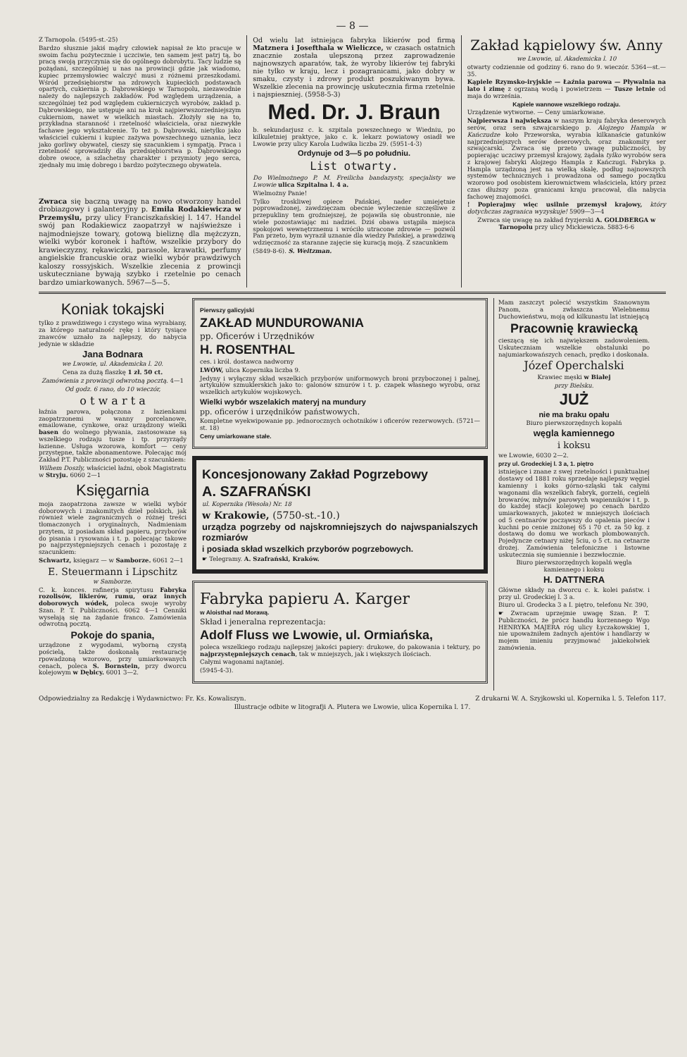— 8 —
Z Tarnopola. (5495-st.-25)
Bardzo słusznie jakiś mądry człowiek napisał że kto pracuje w swoim fachu pożytecznie i uczciwie, ten samem jest patrj tą, bo pracą swoją przyczynia się do ogólnego dobrobytu. Tacy ludzie są pożądani, szczególniej u nas na prowincji gdzie jak wiadomo, kupiec przemysłowiec walczyć musi z różnemi przeszkodami. Wśród przedsiębiorstw na zdrowych kupieckich podstawach opartych, cukiernia p. Dąbrowskiego w Tarnopolu, niezawodnie należy do najlepszych zakładów. Pod względem urządzenia, a szczególniej też pod względem cukierniczych wyrobów, zakład p. Dąbrowskiego, nie ustępuje ani na krok najpierwszorzedniejszym cukierniom, nawet w wielkich miastach. Złożyły się na to, przykładna staranność i rzetelność właściciela, oraz niezwykłe fachawe jego wykształcenie. To też p. Dąbrowski, nietylko jako właściciel cukierni i kupiec zażywa powszechnego uznania, lecz jako gorliwy obywatel, cieszy się szacunkiem i sympatją. Praca i rzetelność sprowadziły dla przedsiębiorstwa p. Dąbrowskiego dobre owoce, a szlachetny charakter i przymioty jego serca, zjednały mu imię dobrego i bardzo pożytecznego obywatela.
Zwraca się baczną uwagę na nowo otworzony handel drobiazgowy i galanteryjny p. Emila Rodakiewicza w Przemyślu, przy ulicy Franciszkańskiej l. 147. Handel swój pan Rodakiewicz zaopatrzył w najświeższe i najmodniejsze towary, gotową bieliznę dla mężczyzn, wielki wybór koronek i haftów, wszelkie przybory do krawieczyzny, rękawiczki, parasole, krawatki, perfumy angielskie francuskie oraz wielki wybór prawdziwych kaloszy rossyjskich. Wszelkie zlecenia z prowincji uskuteczniane bywają szybko i rzetelnie po cenach bardzo umiarkowanych. 5967—5—5.
Od wielu lat istniejąca fabryka likierów pod firmą Matznera i Josefthala w Wieliczce, w czasach ostatnich znacznie została ulepszoną przez zaprowadzenie najnowszych aparatów, tak, że wyroby likierów tej fabryki nie tylko w kraju, lecz i pozagranicami, jako dobry w smaku, czysty i zdrowy produkt poszukiwanym bywa. Wszelkie zlecenia na prowincję uskutecznia firma rzetelnie i najspieszniej. (5958-5-3)
Med. Dr. J. Braun
b. sekundarjusz c. k. szpitala powszechnego w Wiedniu, po kilkuletniej praktyce, jako c. k. lekarz powiatowy osiadł we Lwowie przy ulicy Karola Ludwika liczba 29. (5951-4-3)
Ordynuje od 3—5 po południu.
List otwarty.
Do Wielmożnego P. M. Freilicha bandazysty, specjalisty we Lwowie ulica Szpitalna l. 4 a.
Wielmożny Panie!
Tylko troskliwej opiece Pańskiej, nader umiejętnie poprowadzonej, zawdzięczam obecnie wyleczenie szczęśliwe z przepukliny tem groźniejszej, że pojawiła się obustronnie, nie wiele pozostawiając mi nadziei. Dziś obawa ustąpiła miejsca spokojowi wewnętrznemu i wróciło utracone zdrowie — pozwól Pan przeto, bym wyraził uznanie dla wiedzy Pańskiej, a prawdziwą wdzięczność za staranne zajęcie się kuracją moją. Z szacunkiem
(5849-8-6). S. Weitzman.
Zakład kąpielowy św. Anny
we Lwowie, ul. Akademicka l. 10
otwarty codziennie od godziny 6. rano do 9. wieczór. 5364—st.—35.
Kąpiele Rzymsko-iryjskie — Łaźnia parowa — Pływalnia na lato i zimę z ogrzaną wodą i powietrzem — Tusze letnie od maja do września.
Kąpiele wannowe wszelkiego rodzaju.
Urządzenie wytworne. — Ceny umiarkowane.
Najpierwsza i największa w naszym kraju fabryka deserowych serów, oraz sera szwajcarskiego p. Alojzego Hampla w Kańczudze koło Przeworska, wyrabia kilkanaście gatunków najprzedniejszych serów deserowych, oraz znakomity ser szwajcarski. Zwraca się przeto uwagę publiczności, by popierając uczciwy przemysł krajowy, żądała tylko wyrobów sera z krajowej fabryki Alojzego Hampla z Kańczugi. Fabryka p. Hampla urządzoną jest na wielką skalę, podług najnowszych systemów technicznych i prowadzona od samego początku wzorowo pod osobistem kierownictwem właściciela, który przez czas dłuższy poza granicami kraju pracował, dla nabycia fachowej znajomości.
! Popierajmy więc usilnie przemysł krajowy, który dotychczas zagranica wyzyskuje! 5909—3—4
Zwraca się uwagę na zakład fryzjerski A. GOLDBERGA w Tarnopolu przy ulicy Mickiewicza. 5883-6-6
Koniak tokajski
tylko z prawdziwego i czystego wina wyrabiany, za którego naturalność rękę i który tysiące znawców uznało za najlepszy, do nabycia jedynie w składzie
Jana Bodnara
we Lwowie, ul. Akademicka l. 20.
Cena za dużą flaszkę 1 zł. 50 ct.
Zamówienia z prowincji odwrotną pocztą. 4—1
Od godz. 6 rano, do 10 wieczór,
o t w a r t a
łaźnia parowa, połączona z łazienkami zaopatrzonemi w wanny porcelanowe, emailowane, cynkowe, oraz urządzony wielki basen do wolnego pływania, zastosowane są wszelkiego rodzaju tusze i tp. przyrządy łazienne. Usługa wzorowa, komfort — ceny przystępne, także abonamentowe. Polecając mój Zakład P.T. Publiczności pozostaję z szacunkiem:
Wilhem Doszly, właściciel łaźni, obok Magistratu w Stryju. 6060 2—1
Księgarnia
moja zaopatrzona zawsze w wielki wybór doborowych i znakomitych dzieł polskich, jak również wiele zagranicznych o różnej treści tłomaczonych i oryginalnych, Nadmieniam przytem, iż posiadam skład papieru, przyborów do pisania i rysowania i t. p. polecając takowe po najprzystępniejszych cenach i pozostaję z szacunkiem:
Schwartz, księgarz — w Samborze. 6061 2—1
E. Steuermann i Lipschitz
w Samborze.
C. k. konces. rafinerja spirytusu Fabryka rozolisów, likierów, rumu, oraz innych doborowych wódek, poleca swoje wyroby Szan. P. T. Publiczności. 6062 4—1 Cenniki wysełają się na żądanie franco. Zamówienia odwrotną pocztą.
Pokoje do spania,
urządzone z wygodami, wyborną czystą pościelą, także doskonałą restaurację rpowadzoną wzorowo, przy umiarkowanych cenach, poleca S. Bornstein, przy dworcu kolejowym w Dębicy. 6001 3—2.
Pierwszy galicyjski
ZAKŁAD MUNDUROWANIA
pp. Oficerów i Urzędników
H. ROSENTHAL
ces. i król. dostawca nadworny
LWÓW, ulica Kopernika liczba 9.
Jedyny i wyłączny skład wszelkich przyborów uniformowych broni przyboczonej i palnej, artykułów szmuklerskich jako to: galonów sznurów i t. p. czapek własnego wyrobu, oraz wszelkich artykułów wojskowych.
Wielki wybór wszelakich materyj na mundury
pp. oficerów i urzędników państwowych.
Kompletne wyekwipowanie pp. jednorocznych ochotników i oficerów rezerwowych. (5721—st. 18)
Ceny umiarkowane stałe.
Koncesjonowany Zakład Pogrzebowy
A. SZAFRAŃSKI
ul. Kopernika (Wesoła) Nr. 18
w Krakowie, (5750-st.-10.)
urządza pogrzeby od najskromniejszych do najwspanialszych rozmiarów
i posiada skład wszelkich przyborów pogrzebowych.
☛ Telegramy. A. Szafrański, Kraków.
Fabryka papieru A. Karger
w Aloisthal nad Morawą.
Skład i jeneralna reprezentacja:
Adolf Fluss we Lwowie, ul. Ormiańska,
poleca wszelkiego rodzaju najlepszej jakości papiery: drukowe, do pakowania i tektury, po najprzystępniejszych cenach, tak w mniejszych, jak i większych ilościach.
Całymi wagonami najtaniej.
(5945-4-3).
Mam zaszczyt polecić wszystkim Szanownym Panom, a zwłaszcza Wielebnemu Duchowieństwu, moją od kilkunastu lat istniejącą
Pracownię krawiecką
cieszącą się ich największem zadowoleniem. Uskuteczniam wszelkie obstalunki po najumiarkowańszych cenach, prędko i doskonała.
Józef Operchalski
Krawiec męski w Białej
przy Bielsku.
JUŻ
nie ma braku opału
Biuro pierwszorzędnych kopalń
węgla kamiennego
i koksu
we Lwowie, 6030 2—2.
przy ul. Grodeckiej l. 3 a, 1. piętro
istniejące i znane z swej rzetelności i punktualnej dostawy od 1881 roku sprzedaje najlepszy węgiel kamienny i koks górno-szląski tak całymi wagonami dla wszelkich fabryk, gorzelń, cegielń browarów, młynów parowych wapienników i t. p. do każdej stacji kolejowej po cenach bardzo umiarkowanych, jakoteż w mniejszych ilościach od 5 centnarów począwszy do opalenia pieców i kuchni po cenie zniżonej 65 i 70 ct. za 50 kg. z dostawą do domu we workach plombowanych. Pojedyncze cetnary niżej 5ciu, o 5 ct. na cetnarze drożej. Zamówienia telefoniczne i listowne uskutecznia się sumiennie i bezzwłocznie.
Biuro pierwszorzędnych kopalń węgla kamiennego i koksu
H. DATTNERA
Główne składy na dworcu c. k. kolei państw. i przy ul. Grodeckiej l. 3 a.
Biuro ul. Grodecka 3 a I. piętro, telefonu Nr. 390,
☛ Zwracam uprzejmie uwagę Szan. P. T. Publiczności, że prócz handlu korzennego Wgo HENRYKA MAJERA róg ulicy Łyczakowskiej 1, nie upoważniłem żadnych ajentów i handlarzy w mojem imieniu przyjmować jakiekolwiek zamówienia.
Odpowiedzialny za Redakcję i Wydawnictwo: Fr. Ks. Kowaliszyn. Z drukarni W. A. Szyjkowski ul. Kopernika l. 5. Telefon 117.
Illustracje odbite w litografji A. Plutera we Lwowie, ulica Kopernika l. 17.